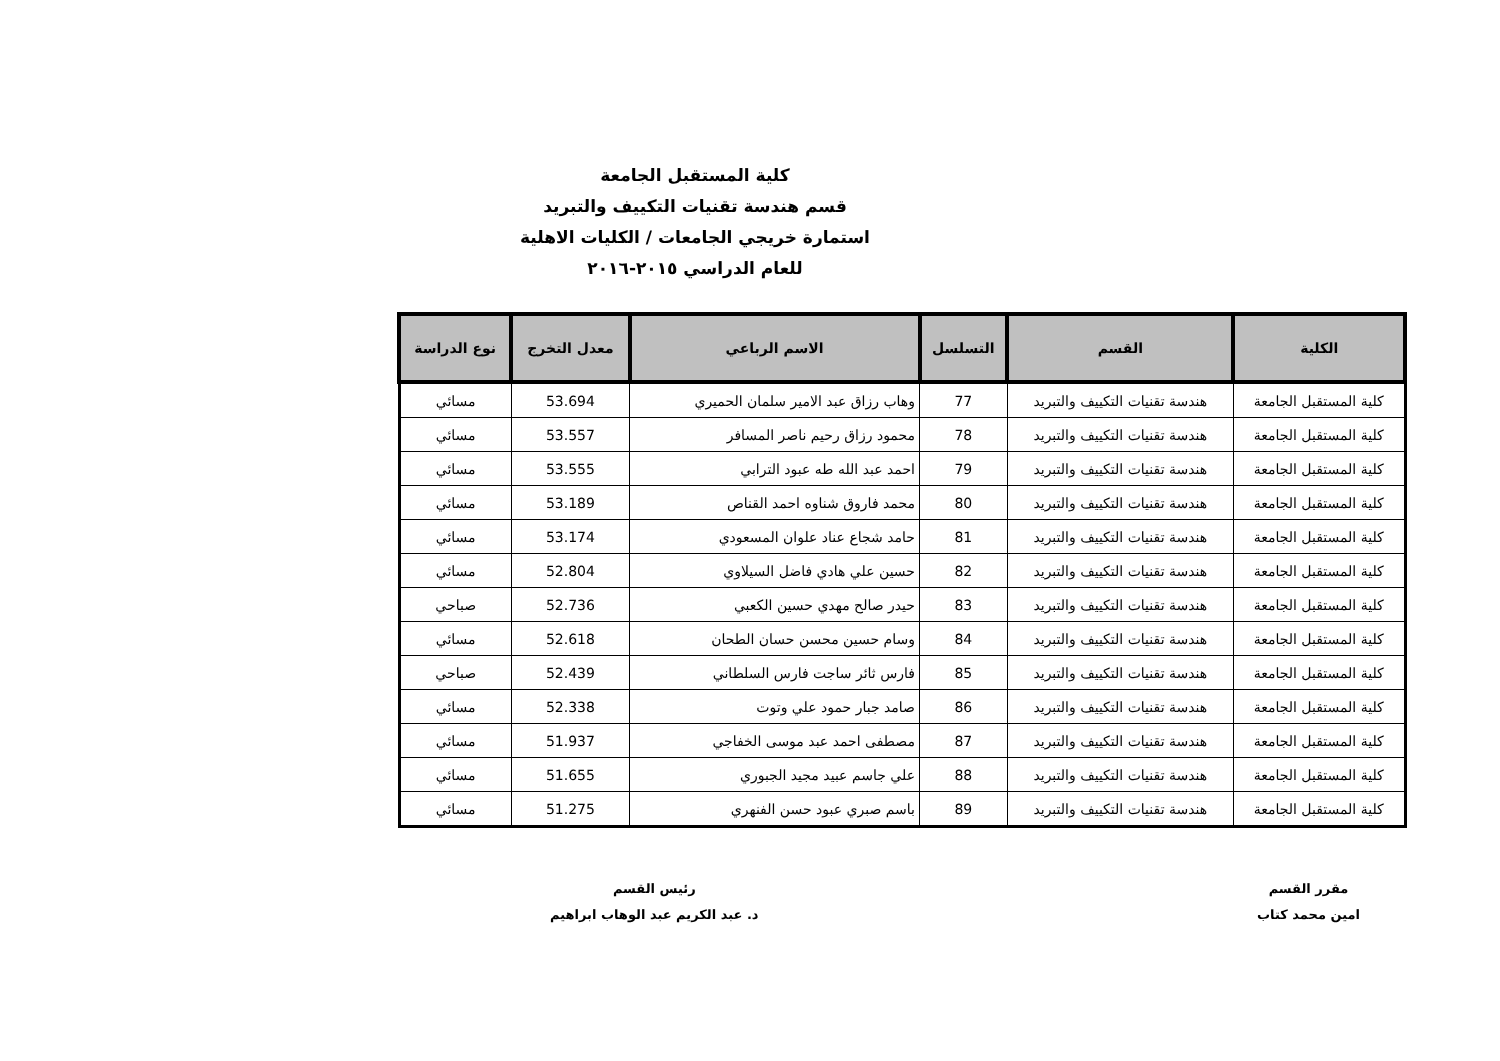كلية المستقبل الجامعة
قسم هندسة تقنيات التكييف والتبريد
استمارة خريجي الجامعات / الكليات الاهلية
للعام الدراسي ٢٠١٥-٢٠١٦
| الكلية | القسم | التسلسل | الاسم الرباعي | معدل التخرج | نوع الدراسة |
| --- | --- | --- | --- | --- | --- |
| كلية المستقبل الجامعة | هندسة تقنيات التكييف والتبريد | 77 | وهاب رزاق عبد الامير سلمان الحميري | 53.694 | مسائي |
| كلية المستقبل الجامعة | هندسة تقنيات التكييف والتبريد | 78 | محمود رزاق رحيم ناصر المسافر | 53.557 | مسائي |
| كلية المستقبل الجامعة | هندسة تقنيات التكييف والتبريد | 79 | احمد عبد الله طه عبود الترابي | 53.555 | مسائي |
| كلية المستقبل الجامعة | هندسة تقنيات التكييف والتبريد | 80 | محمد فاروق شناوه احمد القناص | 53.189 | مسائي |
| كلية المستقبل الجامعة | هندسة تقنيات التكييف والتبريد | 81 | حامد شجاع عناد علوان المسعودي | 53.174 | مسائي |
| كلية المستقبل الجامعة | هندسة تقنيات التكييف والتبريد | 82 | حسين علي هادي فاضل السيلاوي | 52.804 | مسائي |
| كلية المستقبل الجامعة | هندسة تقنيات التكييف والتبريد | 83 | حيدر صالح مهدي حسين الكعبي | 52.736 | صباحي |
| كلية المستقبل الجامعة | هندسة تقنيات التكييف والتبريد | 84 | وسام حسين محسن حسان الطحان | 52.618 | مسائي |
| كلية المستقبل الجامعة | هندسة تقنيات التكييف والتبريد | 85 | فارس ثائر ساجت فارس السلطاني | 52.439 | صباحي |
| كلية المستقبل الجامعة | هندسة تقنيات التكييف والتبريد | 86 | صامد جبار حمود علي وتوت | 52.338 | مسائي |
| كلية المستقبل الجامعة | هندسة تقنيات التكييف والتبريد | 87 | مصطفى احمد عبد موسى الخفاجي | 51.937 | مسائي |
| كلية المستقبل الجامعة | هندسة تقنيات التكييف والتبريد | 88 | علي جاسم عبيد مجيد الجبوري | 51.655 | مسائي |
| كلية المستقبل الجامعة | هندسة تقنيات التكييف والتبريد | 89 | باسم صبري عبود حسن الفنهري | 51.275 | مسائي |
مقرر القسم
امين محمد كتاب
رئيس القسم
د. عبد الكريم عبد الوهاب ابراهيم